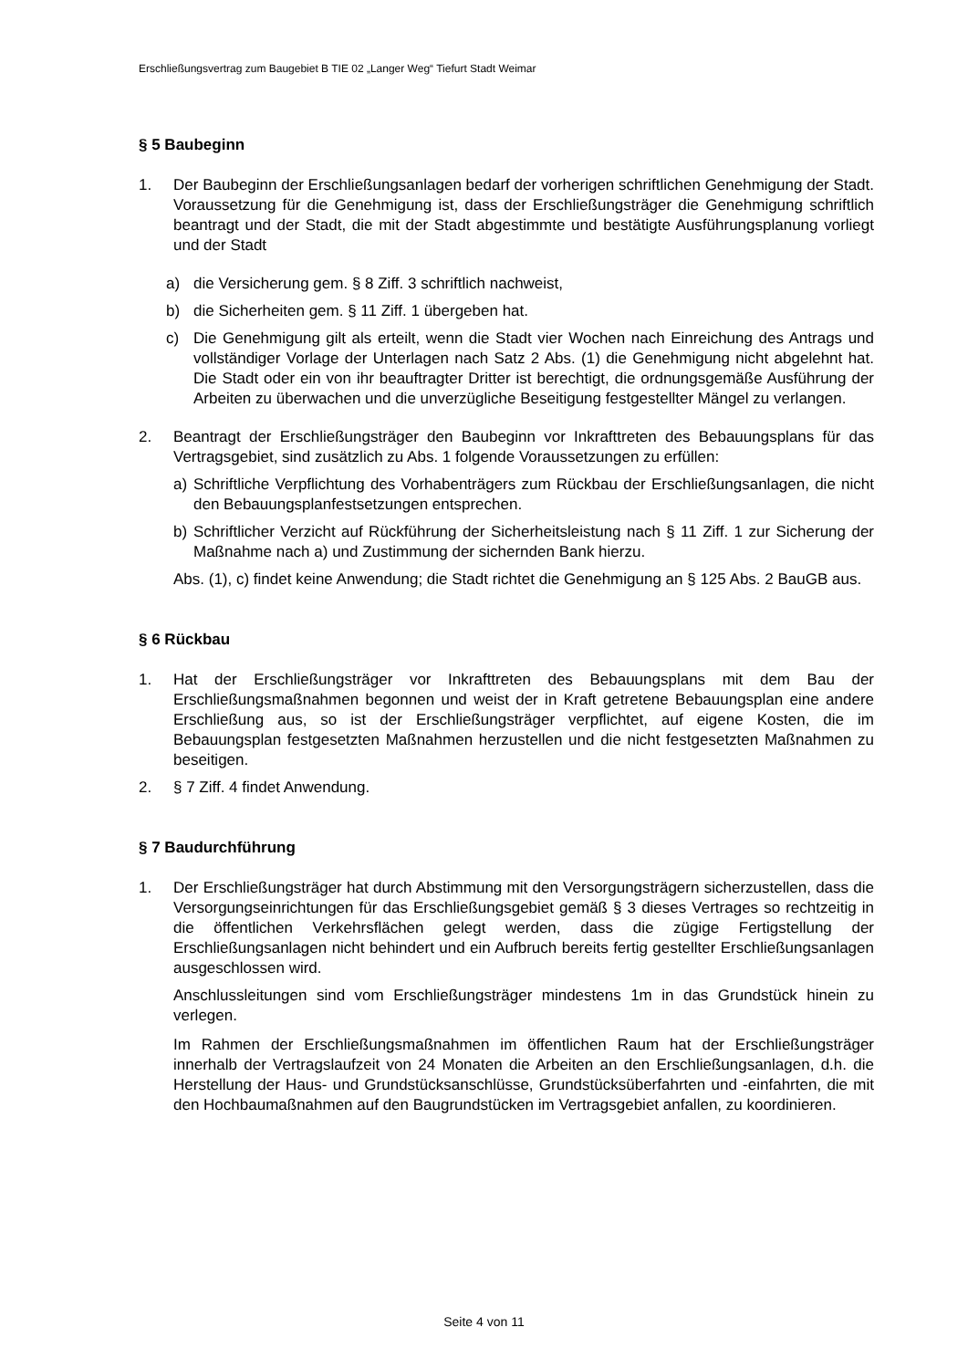Erschließungsvertrag zum Baugebiet B TIE 02 „Langer Weg“ Tiefurt Stadt Weimar
§ 5 Baubeginn
1. Der Baubeginn der Erschließungsanlagen bedarf der vorherigen schriftlichen Genehmigung der Stadt. Voraussetzung für die Genehmigung ist, dass der Erschließungsträger die Genehmigung schriftlich beantragt und der Stadt, die mit der Stadt abgestimmte und bestätigte Ausführungsplanung vorliegt und der Stadt
a) die Versicherung gem. § 8 Ziff. 3 schriftlich nachweist,
b) die Sicherheiten gem. § 11 Ziff. 1 übergeben hat.
c) Die Genehmigung gilt als erteilt, wenn die Stadt vier Wochen nach Einreichung des Antrags und vollständiger Vorlage der Unterlagen nach Satz 2 Abs. (1) die Genehmigung nicht abgelehnt hat. Die Stadt oder ein von ihr beauftragter Dritter ist berechtigt, die ordnungsgemäße Ausführung der Arbeiten zu überwachen und die unverzügliche Beseitigung festgestellter Mängel zu verlangen.
2. Beantragt der Erschließungsträger den Baubeginn vor Inkrafttreten des Bebauungsplans für das Vertragsgebiet, sind zusätzlich zu Abs. 1 folgende Voraussetzungen zu erfüllen:
a) Schriftliche Verpflichtung des Vorhabenträgers zum Rückbau der Erschließungsanlagen, die nicht den Bebauungsplanfestsetzungen entsprechen.
b) Schriftlicher Verzicht auf Rückführung der Sicherheitsleistung nach § 11 Ziff. 1 zur Sicherung der Maßnahme nach a) und Zustimmung der sichernden Bank hierzu.
Abs. (1), c) findet keine Anwendung; die Stadt richtet die Genehmigung an § 125 Abs. 2 BauGB aus.
§ 6 Rückbau
1. Hat der Erschließungsträger vor Inkrafttreten des Bebauungsplans mit dem Bau der Erschließungsmaßnahmen begonnen und weist der in Kraft getretene Bebauungsplan eine andere Erschließung aus, so ist der Erschließungsträger verpflichtet, auf eigene Kosten, die im Bebauungsplan festgesetzten Maßnahmen herzustellen und die nicht festgesetzten Maßnahmen zu beseitigen.
2. § 7 Ziff. 4 findet Anwendung.
§ 7 Baudurchführung
1. Der Erschließungsträger hat durch Abstimmung mit den Versorgungsträgern sicherzustellen, dass die Versorgungseinrichtungen für das Erschließungsgebiet gemäß § 3 dieses Vertrages so rechtzeitig in die öffentlichen Verkehrsflächen gelegt werden, dass die zügige Fertigstellung der Erschließungsanlagen nicht behindert und ein Aufbruch bereits fertig gestellter Erschließungsanlagen ausgeschlossen wird.
Anschlussleitungen sind vom Erschließungsträger mindestens 1m in das Grundstück hinein zu verlegen.
Im Rahmen der Erschließungsmaßnahmen im öffentlichen Raum hat der Erschließungsträger innerhalb der Vertragslaufzeit von 24 Monaten die Arbeiten an den Erschließungsanlagen, d.h. die Herstellung der Haus- und Grundstücksanschlüsse, Grundstücksüberfahrten und -einfahrten, die mit den Hochbaumaßnahmen auf den Baugrundstücken im Vertragsgebiet anfallen, zu koordinieren.
Seite 4 von 11